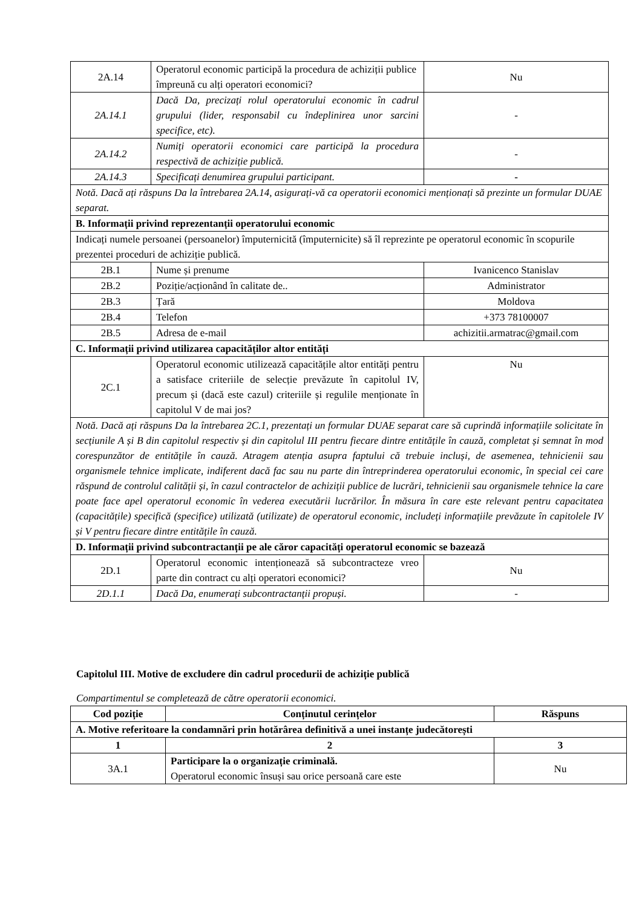| 2A.14 | Operatorul economic participă la procedura de achiziții publice împreună cu alți operatori economici? | Nu |
| 2A.14.1 | Dacă Da, precizați rolul operatorului economic în cadrul grupului (lider, responsabil cu îndeplinirea unor sarcini specifice, etc). | - |
| 2A.14.2 | Numiți operatorii economici care participă la procedura respectivă de achiziție publică. | - |
| 2A.14.3 | Specificați denumirea grupului participant. | - |
| Notă. Dacă ați răspuns Da la întrebarea 2A.14, asigurați-vă ca operatorii economici menționați să prezinte un formular DUAE separat. | | |
| B. Informații privind reprezentanții operatorului economic | | |
| Indicați numele persoanei (persoanelor) împuternicită (împuternicite) să îl reprezinte pe operatorul economic în scopurile prezentei proceduri de achiziție publică. | | |
| 2B.1 | Nume și prenume | Ivanicenco Stanislav |
| 2B.2 | Poziție/acționând în calitate de.. | Administrator |
| 2B.3 | Țară | Moldova |
| 2B.4 | Telefon | +373 78100007 |
| 2B.5 | Adresa de e-mail | achizitii.armatrac@gmail.com |
| C. Informații privind utilizarea capacităților altor entități | | |
| 2C.1 | Operatorul economic utilizează capacitățile altor entități pentru a satisface criteriile de selecție prevăzute în capitolul IV, precum și (dacă este cazul) criteriile și regulile menționate în capitolul V de mai jos? | Nu |
| Notă. Dacă ați răspuns Da la întrebarea 2C.1, prezentați un formular DUAE separat care să cuprindă informațiile solicitate în secțiunile A și B din capitolul respectiv și din capitolul III pentru fiecare dintre entitățile în cauză, completat și semnat în mod corespunzător de entitățile în cauză. Atragem atenția asupra faptului că trebuie incluși, de asemenea, tehnicienii sau organismele tehnice implicate, indiferent dacă fac sau nu parte din întreprinderea operatorului economic, în special cei care răspund de controlul calității și, în cazul contractelor de achiziții publice de lucrări, tehnicienii sau organismele tehnice la care poate face apel operatorul economic în vederea executării lucrărilor. În măsura în care este relevant pentru capacitatea (capacitățile) specifică (specifice) utilizată (utilizate) de operatorul economic, includeți informațiile prevăzute în capitolele IV și V pentru fiecare dintre entitățile în cauză. | | |
| D. Informații privind subcontractanții pe ale căror capacități operatorul economic se bazează | | |
| 2D.1 | Operatorul economic intenționează să subcontracteze vreo parte din contract cu alți operatori economici? | Nu |
| 2D.1.1 | Dacă Da, enumerați subcontractanții propuși. | - |
Capitolul III. Motive de excludere din cadrul procedurii de achiziție publică
Compartimentul se completează de către operatorii economici.
| Cod poziție | Conținutul cerințelor | Răspuns |
| --- | --- | --- |
| A. Motive referitoare la condamnări prin hotărârea definitivă a unei instanțe judecătorești | | |
| 1 | 2 | 3 |
| 3A.1 | Participare la o organizație criminală. Operatorul economic însuși sau orice persoană care este | Nu |